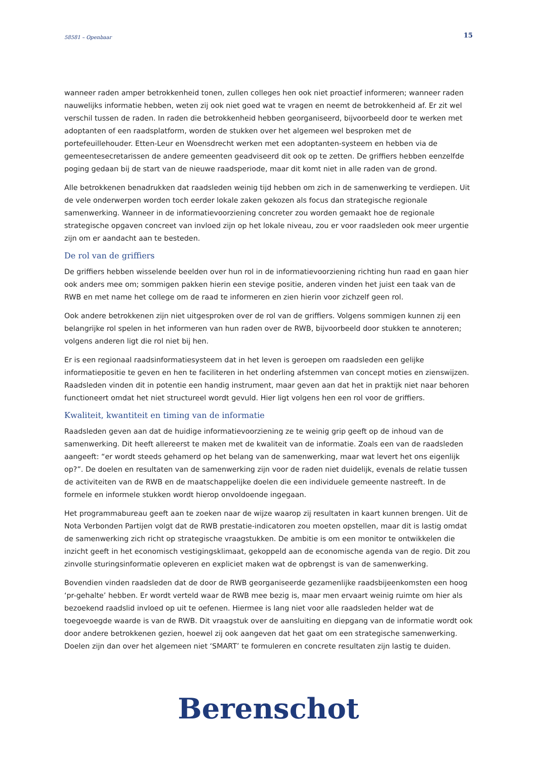58581 – Openbaar 15
wanneer raden amper betrokkenheid tonen, zullen colleges hen ook niet proactief informeren; wanneer raden nauwelijks informatie hebben, weten zij ook niet goed wat te vragen en neemt de betrokkenheid af. Er zit wel verschil tussen de raden. In raden die betrokkenheid hebben georganiseerd, bijvoorbeeld door te werken met adoptanten of een raadsplatform, worden de stukken over het algemeen wel besproken met de portefeuillehouder. Etten-Leur en Woensdrecht werken met een adoptanten-systeem en hebben via de gemeentesecretarissen de andere gemeenten geadviseerd dit ook op te zetten. De griffiers hebben eenzelfde poging gedaan bij de start van de nieuwe raadsperiode, maar dit komt niet in alle raden van de grond.
Alle betrokkenen benadrukken dat raadsleden weinig tijd hebben om zich in de samenwerking te verdiepen. Uit de vele onderwerpen worden toch eerder lokale zaken gekozen als focus dan strategische regionale samenwerking. Wanneer in de informatievoorziening concreter zou worden gemaakt hoe de regionale strategische opgaven concreet van invloed zijn op het lokale niveau, zou er voor raadsleden ook meer urgentie zijn om er aandacht aan te besteden.
De rol van de griffiers
De griffiers hebben wisselende beelden over hun rol in de informatievoorziening richting hun raad en gaan hier ook anders mee om; sommigen pakken hierin een stevige positie, anderen vinden het juist een taak van de RWB en met name het college om de raad te informeren en zien hierin voor zichzelf geen rol.
Ook andere betrokkenen zijn niet uitgesproken over de rol van de griffiers. Volgens sommigen kunnen zij een belangrijke rol spelen in het informeren van hun raden over de RWB, bijvoorbeeld door stukken te annoteren; volgens anderen ligt die rol niet bij hen.
Er is een regionaal raadsinformatiesysteem dat in het leven is geroepen om raadsleden een gelijke informatiepositie te geven en hen te faciliteren in het onderling afstemmen van concept moties en zienswijzen. Raadsleden vinden dit in potentie een handig instrument, maar geven aan dat het in praktijk niet naar behoren functioneert omdat het niet structureel wordt gevuld. Hier ligt volgens hen een rol voor de griffiers.
Kwaliteit, kwantiteit en timing van de informatie
Raadsleden geven aan dat de huidige informatievoorziening ze te weinig grip geeft op de inhoud van de samenwerking. Dit heeft allereerst te maken met de kwaliteit van de informatie. Zoals een van de raadsleden aangeeft: “er wordt steeds gehamerd op het belang van de samenwerking, maar wat levert het ons eigenlijk op?”. De doelen en resultaten van de samenwerking zijn voor de raden niet duidelijk, evenals de relatie tussen de activiteiten van de RWB en de maatschappelijke doelen die een individuele gemeente nastreeft. In de formele en informele stukken wordt hierop onvoldoende ingegaan.
Het programmabureau geeft aan te zoeken naar de wijze waarop zij resultaten in kaart kunnen brengen. Uit de Nota Verbonden Partijen volgt dat de RWB prestatie-indicatoren zou moeten opstellen, maar dit is lastig omdat de samenwerking zich richt op strategische vraagstukken. De ambitie is om een monitor te ontwikkelen die inzicht geeft in het economisch vestigingsklimaat, gekoppeld aan de economische agenda van de regio. Dit zou zinvolle sturingsinformatie opleveren en expliciet maken wat de opbrengst is van de samenwerking.
Bovendien vinden raadsleden dat de door de RWB georganiseerde gezamenlijke raadsbijeenkomsten een hoog ‘pr-gehalte’ hebben. Er wordt verteld waar de RWB mee bezig is, maar men ervaart weinig ruimte om hier als bezoekend raadslid invloed op uit te oefenen. Hiermee is lang niet voor alle raadsleden helder wat de toegevoegde waarde is van de RWB. Dit vraagstuk over de aansluiting en diepgang van de informatie wordt ook door andere betrokkenen gezien, hoewel zij ook aangeven dat het gaat om een strategische samenwerking. Doelen zijn dan over het algemeen niet ‘SMART’ te formuleren en concrete resultaten zijn lastig te duiden.
Berenschot